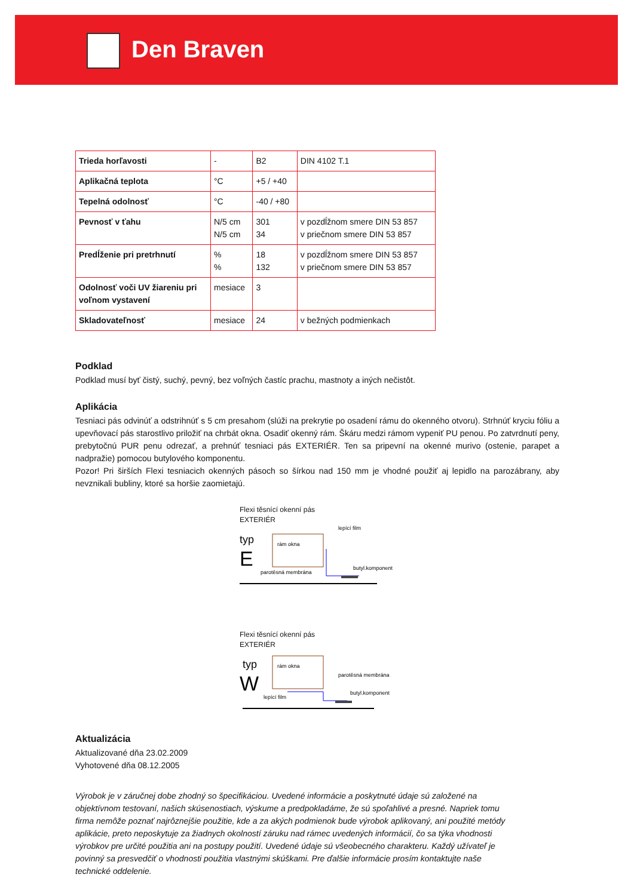Den Braven
| Trieda horľavosti | - | B2 | DIN 4102 T.1 |
| Aplikačná teplota | °C | +5 / +40 | |
| Tepelná odolnosť | °C | -40 / +80 | |
| Pevnosť v ťahu | N/5 cm N/5 cm | 301 34 | v pozdĺžnom smere DIN 53 857 v priečnom smere DIN 53 857 |
| Predĺženie pri pretrhnutí | % % | 18 132 | v pozdĺžnom smere DIN 53 857 v priečnom smere DIN 53 857 |
| Odolnosť voči UV žiareniu pri voľnom vystavení | mesiace | 3 | |
| Skladovateľnosť | mesiace | 24 | v bežných podmienkach |
Podklad
Podklad musí byť čistý, suchý, pevný, bez voľných častíc prachu, mastnoty a iných nečistôt.
Aplikácia
Tesniaci pás odvinúť a odstrihnúť s 5 cm presahom (slúži na prekrytie po osadení rámu do okenného otvoru). Strhnúť kryciu fóliu a upevňovací pás starostlivo priložiť na chrbát okna. Osadiť okenný rám. Škáru medzi rámom vypeniť PU penou. Po zatvrdnutí peny, prebytočnú PUR penu odrezať, a prehnúť tesniaci pás EXTERIÉR. Ten sa pripevní na okenné murivo (ostenie, parapet a nadpražie) pomocou butylového komponentu.
Pozor! Pri širších Flexi tesniacich okenných pásoch so šírkou nad 150 mm je vhodné použiť aj lepidlo na parozábrany, aby nevznikali bubliny, ktoré sa horšie zaomietajú.
Flexi těsnící okenní pás
EXTERIÉR
typ
E
rám okna
lepící film
butyl.komponent
parotěsná membrána
Flexi těsnící okenní pás
EXTERIÉR
typ
W
rám okna
parotěsná membrána
butyl.komponent
lepící film
Aktualizácia
Aktualizované dňa 23.02.2009
Vyhotovené dňa 08.12.2005
Výrobok je v záručnej dobe zhodný so špecifikáciou. Uvedené informácie a poskytnuté údaje sú založené na objektívnom testovaní, našich skúsenostiach, výskume a predpokladáme, že sú spoľahlivé a presné. Napriek tomu firma nemôže poznať najrôznejšie použitie, kde a za akých podmienok bude výrobok aplikovaný, ani použité metódy aplikácie, preto neposkytuje za žiadnych okolností záruku nad rámec uvedených informácií, čo sa týka vhodnosti výrobkov pre určité použitia ani na postupy použití. Uvedené údaje sú všeobecného charakteru. Každý užívateľ je povinný sa presvedčiť o vhodnosti použitia vlastnými skúškami. Pre ďalšie informácie prosím kontaktujte naše technické oddelenie.